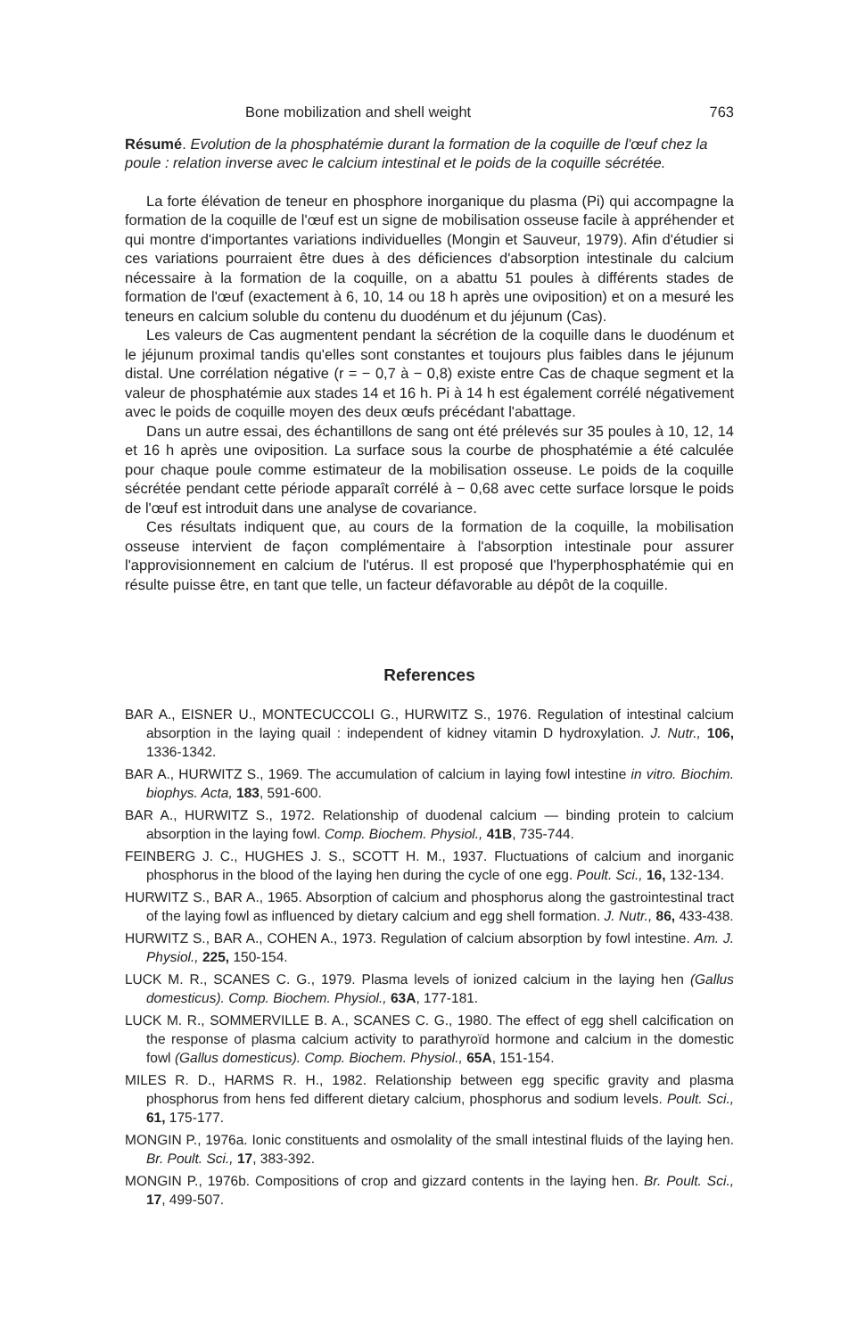Bone mobilization and shell weight 763
Résumé. Evolution de la phosphatémie durant la formation de la coquille de l'œuf chez la poule : relation inverse avec le calcium intestinal et le poids de la coquille sécrétée.
La forte élévation de teneur en phosphore inorganique du plasma (Pi) qui accompagne la formation de la coquille de l'œuf est un signe de mobilisation osseuse facile à appréhender et qui montre d'importantes variations individuelles (Mongin et Sauveur, 1979). Afin d'étudier si ces variations pourraient être dues à des déficiences d'absorption intestinale du calcium nécessaire à la formation de la coquille, on a abattu 51 poules à différents stades de formation de l'œuf (exactement à 6, 10, 14 ou 18 h après une oviposition) et on a mesuré les teneurs en calcium soluble du contenu du duodénum et du jéjunum (Cas).
Les valeurs de Cas augmentent pendant la sécrétion de la coquille dans le duodénum et le jéjunum proximal tandis qu'elles sont constantes et toujours plus faibles dans le jéjunum distal. Une corrélation négative (r = − 0,7 à − 0,8) existe entre Cas de chaque segment et la valeur de phosphatémie aux stades 14 et 16 h. Pi à 14 h est également corrélé négativement avec le poids de coquille moyen des deux œufs précédant l'abattage.
Dans un autre essai, des échantillons de sang ont été prélevés sur 35 poules à 10, 12, 14 et 16 h après une oviposition. La surface sous la courbe de phosphatémie a été calculée pour chaque poule comme estimateur de la mobilisation osseuse. Le poids de la coquille sécrétée pendant cette période apparaît corrélé à − 0,68 avec cette surface lorsque le poids de l'œuf est introduit dans une analyse de covariance.
Ces résultats indiquent que, au cours de la formation de la coquille, la mobilisation osseuse intervient de façon complémentaire à l'absorption intestinale pour assurer l'approvisionnement en calcium de l'utérus. Il est proposé que l'hyperphosphatémie qui en résulte puisse être, en tant que telle, un facteur défavorable au dépôt de la coquille.
References
BAR A., EISNER U., MONTECUCCOLI G., HURWITZ S., 1976. Regulation of intestinal calcium absorption in the laying quail : independent of kidney vitamin D hydroxylation. J. Nutr., 106, 1336-1342.
BAR A., HURWITZ S., 1969. The accumulation of calcium in laying fowl intestine in vitro. Biochim. biophys. Acta, 183, 591-600.
BAR A., HURWITZ S., 1972. Relationship of duodenal calcium — binding protein to calcium absorption in the laying fowl. Comp. Biochem. Physiol., 41B, 735-744.
FEINBERG J. C., HUGHES J. S., SCOTT H. M., 1937. Fluctuations of calcium and inorganic phosphorus in the blood of the laying hen during the cycle of one egg. Poult. Sci., 16, 132-134.
HURWITZ S., BAR A., 1965. Absorption of calcium and phosphorus along the gastrointestinal tract of the laying fowl as influenced by dietary calcium and egg shell formation. J. Nutr., 86, 433-438.
HURWITZ S., BAR A., COHEN A., 1973. Regulation of calcium absorption by fowl intestine. Am. J. Physiol., 225, 150-154.
LUCK M. R., SCANES C. G., 1979. Plasma levels of ionized calcium in the laying hen (Gallus domesticus). Comp. Biochem. Physiol., 63A, 177-181.
LUCK M. R., SOMMERVILLE B. A., SCANES C. G., 1980. The effect of egg shell calcification on the response of plasma calcium activity to parathyroïd hormone and calcium in the domestic fowl (Gallus domesticus). Comp. Biochem. Physiol., 65A, 151-154.
MILES R. D., HARMS R. H., 1982. Relationship between egg specific gravity and plasma phosphorus from hens fed different dietary calcium, phosphorus and sodium levels. Poult. Sci., 61, 175-177.
MONGIN P., 1976a. Ionic constituents and osmolality of the small intestinal fluids of the laying hen. Br. Poult. Sci., 17, 383-392.
MONGIN P., 1976b. Compositions of crop and gizzard contents in the laying hen. Br. Poult. Sci., 17, 499-507.